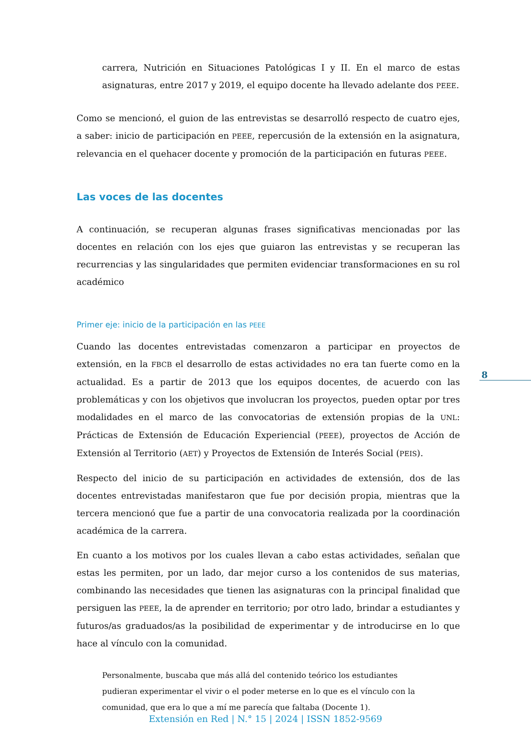carrera, Nutrición en Situaciones Patológicas I y II. En el marco de estas asignaturas, entre 2017 y 2019, el equipo docente ha llevado adelante dos PEEE.
Como se mencionó, el guion de las entrevistas se desarrolló respecto de cuatro ejes, a saber: inicio de participación en PEEE, repercusión de la extensión en la asignatura, relevancia en el quehacer docente y promoción de la participación en futuras PEEE.
Las voces de las docentes
A continuación, se recuperan algunas frases significativas mencionadas por las docentes en relación con los ejes que guiaron las entrevistas y se recuperan las recurrencias y las singularidades que permiten evidenciar transformaciones en su rol académico
Primer eje: inicio de la participación en las PEEE
Cuando las docentes entrevistadas comenzaron a participar en proyectos de extensión, en la FBCB el desarrollo de estas actividades no era tan fuerte como en la actualidad. Es a partir de 2013 que los equipos docentes, de acuerdo con las problemáticas y con los objetivos que involucran los proyectos, pueden optar por tres modalidades en el marco de las convocatorias de extensión propias de la UNL: Prácticas de Extensión de Educación Experiencial (PEEE), proyectos de Acción de Extensión al Territorio (AET) y Proyectos de Extensión de Interés Social (PEIS).
Respecto del inicio de su participación en actividades de extensión, dos de las docentes entrevistadas manifestaron que fue por decisión propia, mientras que la tercera mencionó que fue a partir de una convocatoria realizada por la coordinación académica de la carrera.
En cuanto a los motivos por los cuales llevan a cabo estas actividades, señalan que estas les permiten, por un lado, dar mejor curso a los contenidos de sus materias, combinando las necesidades que tienen las asignaturas con la principal finalidad que persiguen las PEEE, la de aprender en territorio; por otro lado, brindar a estudiantes y futuros/as graduados/as la posibilidad de experimentar y de introducirse en lo que hace al vínculo con la comunidad.
Personalmente, buscaba que más allá del contenido teórico los estudiantes pudieran experimentar el vivir o el poder meterse en lo que es el vínculo con la comunidad, que era lo que a mí me parecía que faltaba (Docente 1).
8
Extensión en Red | N.° 15 | 2024 | ISSN 1852-9569